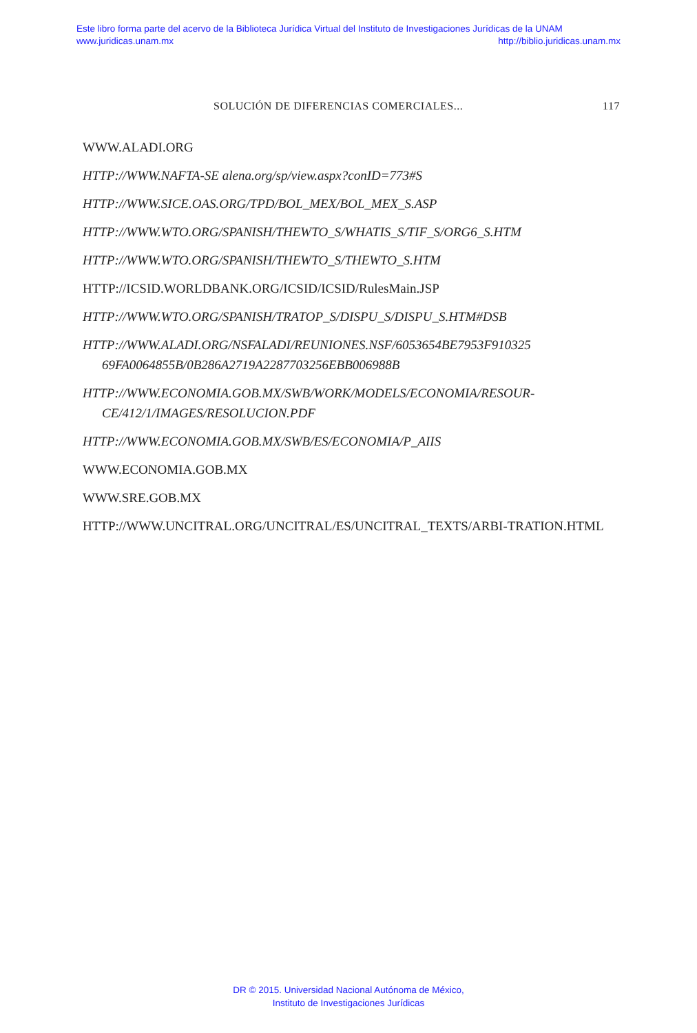Este libro forma parte del acervo de la Biblioteca Jurídica Virtual del Instituto de Investigaciones Jurídicas de la UNAM
www.juridicas.unam.mx http://biblio.juridicas.unam.mx
SOLUCIÓN DE DIFERENCIAS COMERCIALES... 117
WWW.ALADI.ORG
HTTP://WWW.NAFTA-SE alena.org/sp/view.aspx?conID=773#S
HTTP://WWW.SICE.OAS.ORG/TPD/BOL_MEX/BOL_MEX_S.ASP
HTTP://WWW.WTO.ORG/SPANISH/THEWTO_S/WHATIS_S/TIF_S/ORG6_S.HTM
HTTP://WWW.WTO.ORG/SPANISH/THEWTO_S/THEWTO_S.HTM
HTTP://ICSID.WORLDBANK.ORG/ICSID/ICSID/RulesMain.JSP
HTTP://WWW.WTO.ORG/SPANISH/TRATOP_S/DISPU_S/DISPU_S.HTM#DSB
HTTP://WWW.ALADI.ORG/NSFALADI/REUNIONES.NSF/6053654BE7953F910325 69FA0064855B/0B286A2719A2287703256EBB006988B
HTTP://WWW.ECONOMIA.GOB.MX/SWB/WORK/MODELS/ECONOMIA/RESOUR-CE/412/1/IMAGES/RESOLUCION.PDF
HTTP://WWW.ECONOMIA.GOB.MX/SWB/ES/ECONOMIA/P_AIIS
WWW.ECONOMIA.GOB.MX
WWW.SRE.GOB.MX
HTTP://WWW.UNCITRAL.ORG/UNCITRAL/ES/UNCITRAL_TEXTS/ARBI-TRATION.HTML
DR © 2015. Universidad Nacional Autónoma de México,
Instituto de Investigaciones Jurídicas